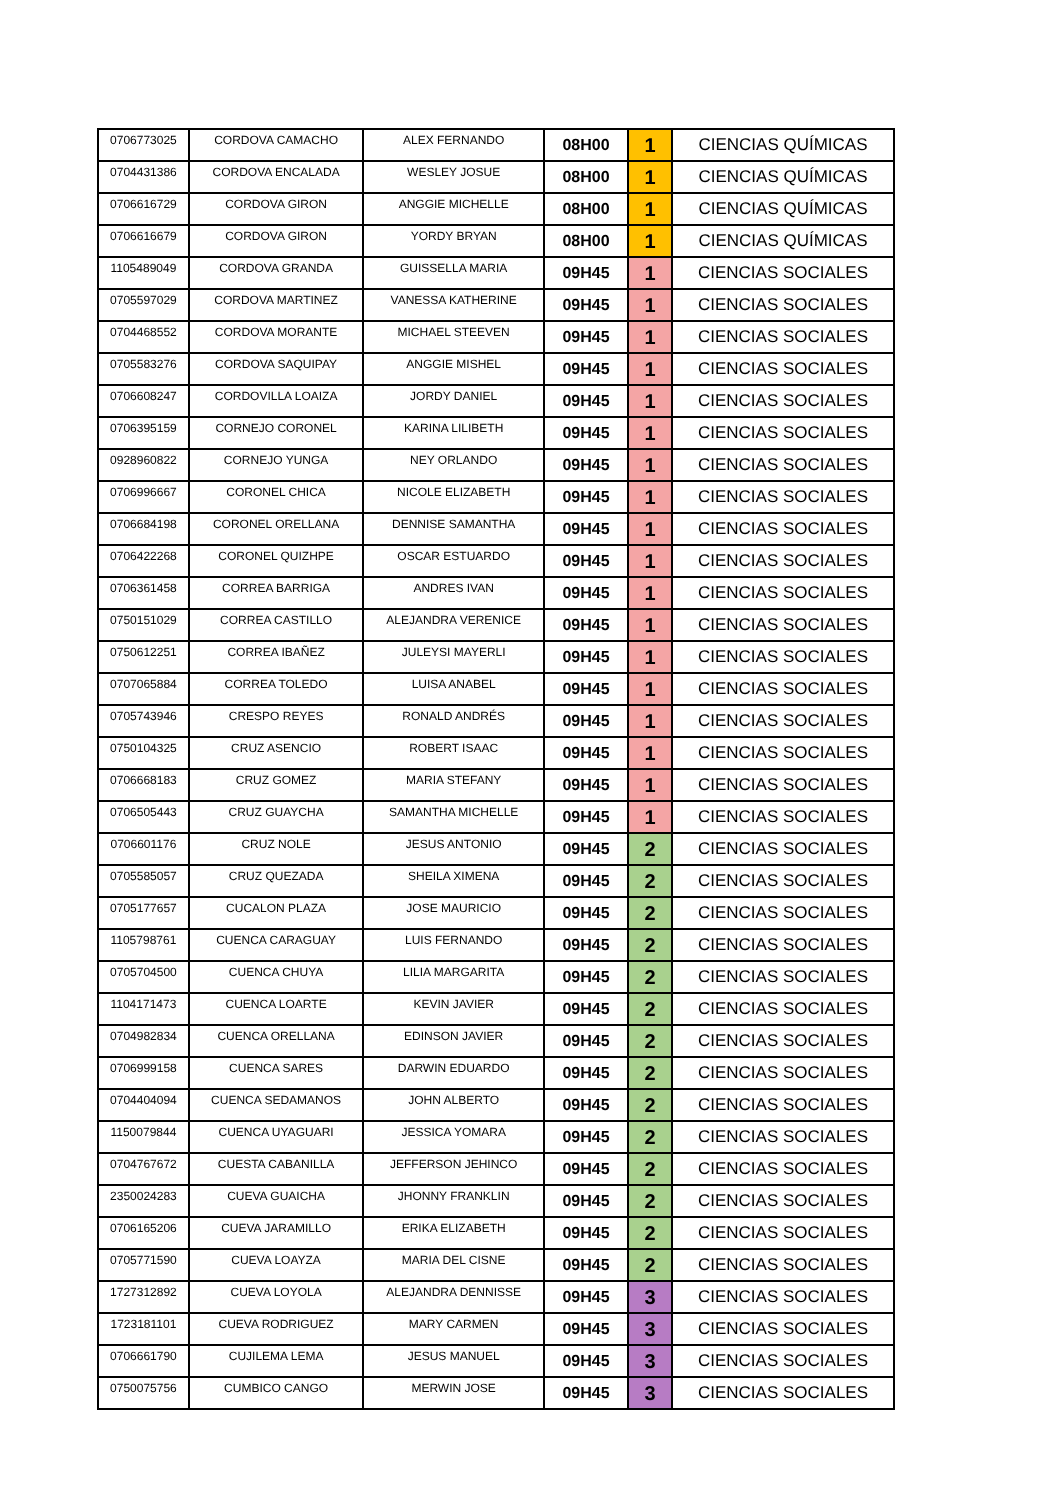| 0706773025 | CORDOVA CAMACHO | ALEX FERNANDO | 08H00 | 1 | CIENCIAS QUÍMICAS |
| 0704431386 | CORDOVA ENCALADA | WESLEY JOSUE | 08H00 | 1 | CIENCIAS QUÍMICAS |
| 0706616729 | CORDOVA GIRON | ANGGIE MICHELLE | 08H00 | 1 | CIENCIAS QUÍMICAS |
| 0706616679 | CORDOVA GIRON | YORDY BRYAN | 08H00 | 1 | CIENCIAS QUÍMICAS |
| 1105489049 | CORDOVA GRANDA | GUISSELLA MARIA | 09H45 | 1 | CIENCIAS SOCIALES |
| 0705597029 | CORDOVA MARTINEZ | VANESSA KATHERINE | 09H45 | 1 | CIENCIAS SOCIALES |
| 0704468552 | CORDOVA MORANTE | MICHAEL STEEVEN | 09H45 | 1 | CIENCIAS SOCIALES |
| 0705583276 | CORDOVA SAQUIPAY | ANGGIE MISHEL | 09H45 | 1 | CIENCIAS SOCIALES |
| 0706608247 | CORDOVILLA LOAIZA | JORDY DANIEL | 09H45 | 1 | CIENCIAS SOCIALES |
| 0706395159 | CORNEJO CORONEL | KARINA LILIBETH | 09H45 | 1 | CIENCIAS SOCIALES |
| 0928960822 | CORNEJO YUNGA | NEY ORLANDO | 09H45 | 1 | CIENCIAS SOCIALES |
| 0706996667 | CORONEL CHICA | NICOLE ELIZABETH | 09H45 | 1 | CIENCIAS SOCIALES |
| 0706684198 | CORONEL ORELLANA | DENNISE SAMANTHA | 09H45 | 1 | CIENCIAS SOCIALES |
| 0706422268 | CORONEL QUIZHPE | OSCAR ESTUARDO | 09H45 | 1 | CIENCIAS SOCIALES |
| 0706361458 | CORREA BARRIGA | ANDRES IVAN | 09H45 | 1 | CIENCIAS SOCIALES |
| 0750151029 | CORREA CASTILLO | ALEJANDRA VERENICE | 09H45 | 1 | CIENCIAS SOCIALES |
| 0750612251 | CORREA IBAÑEZ | JULEYSI MAYERLI | 09H45 | 1 | CIENCIAS SOCIALES |
| 0707065884 | CORREA TOLEDO | LUISA ANABEL | 09H45 | 1 | CIENCIAS SOCIALES |
| 0705743946 | CRESPO REYES | RONALD ANDRÉS | 09H45 | 1 | CIENCIAS SOCIALES |
| 0750104325 | CRUZ ASENCIO | ROBERT ISAAC | 09H45 | 1 | CIENCIAS SOCIALES |
| 0706668183 | CRUZ GOMEZ | MARIA STEFANY | 09H45 | 1 | CIENCIAS SOCIALES |
| 0706505443 | CRUZ GUAYCHA | SAMANTHA MICHELLE | 09H45 | 1 | CIENCIAS SOCIALES |
| 0706601176 | CRUZ NOLE | JESUS ANTONIO | 09H45 | 2 | CIENCIAS SOCIALES |
| 0705585057 | CRUZ QUEZADA | SHEILA XIMENA | 09H45 | 2 | CIENCIAS SOCIALES |
| 0705177657 | CUCALON PLAZA | JOSE MAURICIO | 09H45 | 2 | CIENCIAS SOCIALES |
| 1105798761 | CUENCA CARAGUAY | LUIS FERNANDO | 09H45 | 2 | CIENCIAS SOCIALES |
| 0705704500 | CUENCA CHUYA | LILIA MARGARITA | 09H45 | 2 | CIENCIAS SOCIALES |
| 1104171473 | CUENCA LOARTE | KEVIN JAVIER | 09H45 | 2 | CIENCIAS SOCIALES |
| 0704982834 | CUENCA ORELLANA | EDINSON JAVIER | 09H45 | 2 | CIENCIAS SOCIALES |
| 0706999158 | CUENCA SARES | DARWIN EDUARDO | 09H45 | 2 | CIENCIAS SOCIALES |
| 0704404094 | CUENCA SEDAMANOS | JOHN ALBERTO | 09H45 | 2 | CIENCIAS SOCIALES |
| 1150079844 | CUENCA UYAGUARI | JESSICA YOMARA | 09H45 | 2 | CIENCIAS SOCIALES |
| 0704767672 | CUESTA CABANILLA | JEFFERSON JEHINCO | 09H45 | 2 | CIENCIAS SOCIALES |
| 2350024283 | CUEVA GUAICHA | JHONNY FRANKLIN | 09H45 | 2 | CIENCIAS SOCIALES |
| 0706165206 | CUEVA JARAMILLO | ERIKA ELIZABETH | 09H45 | 2 | CIENCIAS SOCIALES |
| 0705771590 | CUEVA LOAYZA | MARIA DEL CISNE | 09H45 | 2 | CIENCIAS SOCIALES |
| 1727312892 | CUEVA LOYOLA | ALEJANDRA DENNISSE | 09H45 | 3 | CIENCIAS SOCIALES |
| 1723181101 | CUEVA RODRIGUEZ | MARY CARMEN | 09H45 | 3 | CIENCIAS SOCIALES |
| 0706661790 | CUJILEMA LEMA | JESUS MANUEL | 09H45 | 3 | CIENCIAS SOCIALES |
| 0750075756 | CUMBICO CANGO | MERWIN JOSE | 09H45 | 3 | CIENCIAS SOCIALES |